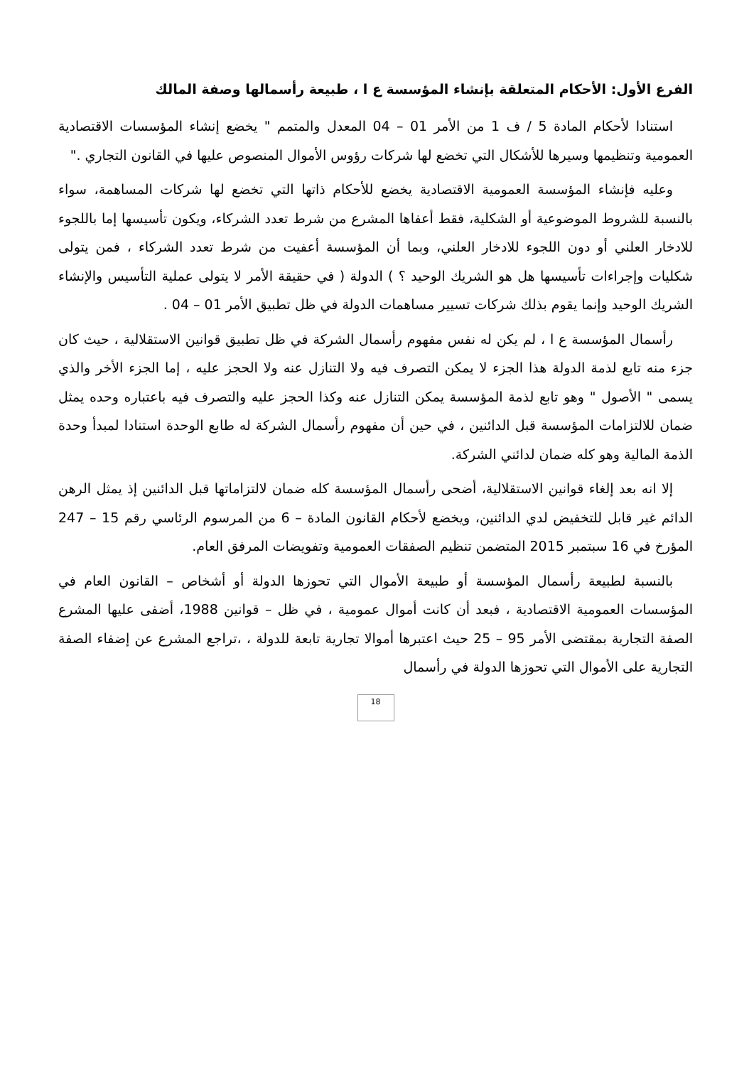الفرع الأول: الأحكام المتعلقة بإنشاء المؤسسة ع ا ، طبيعة رأسمالها وصفة المالك
استنادا لأحكام المادة 5 / ف 1 من الأمر 01 – 04 المعدل والمتمم " يخضع إنشاء المؤسسات الاقتصادية العمومية وتنظيمها وسيرها للأشكال التي تخضع لها شركات رؤوس الأموال المنصوص عليها في القانون التجاري ."
وعليه فإنشاء المؤسسة العمومية الاقتصادية يخضع للأحكام ذاتها التي تخضع لها شركات المساهمة، سواء بالنسبة للشروط الموضوعية أو الشكلية، فقط أعفاها المشرع من شرط تعدد الشركاء، ويكون تأسيسها إما باللجوء للادخار العلني أو دون اللجوء للادخار العلني، وبما أن المؤسسة أعفيت من شرط تعدد الشركاء ، فمن يتولى شكليات وإجراءات تأسيسها هل هو الشريك الوحيد ؟ ) الدولة ( في حقيقة الأمر لا يتولى عملية التأسيس والإنشاء الشريك الوحيد وإنما يقوم بذلك شركات تسيير مساهمات الدولة في ظل تطبيق الأمر 01 – 04 .
رأسمال المؤسسة ع ا ، لم يكن له نفس مفهوم رأسمال الشركة في ظل تطبيق قوانين الاستقلالية ، حيث كان جزء منه تابع لذمة الدولة هذا الجزء لا يمكن التصرف فيه ولا التنازل عنه ولا الحجز عليه ، إما الجزء الأخر والذي يسمى " الأصول " وهو تابع لذمة المؤسسة يمكن التنازل عنه وكذا الحجز عليه والتصرف فيه باعتباره وحده يمثل ضمان للالتزامات المؤسسة قبل الدائنين ، في حين أن مفهوم رأسمال الشركة له طابع الوحدة استنادا لمبدأ وحدة الذمة المالية وهو كله ضمان لدائني الشركة.
إلا انه بعد إلغاء قوانين الاستقلالية، أضحى رأسمال المؤسسة كله ضمان لالتزاماتها قبل الدائنين إذ يمثل الرهن الدائم غير قابل للتخفيض لدي الدائنين، ويخضع لأحكام القانون المادة – 6 من المرسوم الرئاسي رقم 15 – 247 المؤرخ في 16 سبتمبر 2015 المتضمن تنظيم الصفقات العمومية وتفويضات المرفق العام.
بالنسبة لطبيعة رأسمال المؤسسة أو طبيعة الأموال التي تحوزها الدولة أو أشخاص – القانون العام في المؤسسات العمومية الاقتصادية ، فبعد أن كانت أموال عمومية ، في ظل – قوانين 1988، أضفى عليها المشرع الصفة التجارية بمقتضى الأمر 95 – 25 حيث اعتبرها أموالا تجارية تابعة للدولة ، ،تراجع المشرع عن إضفاء الصفة التجارية على الأموال التي تحوزها الدولة في رأسمال
18